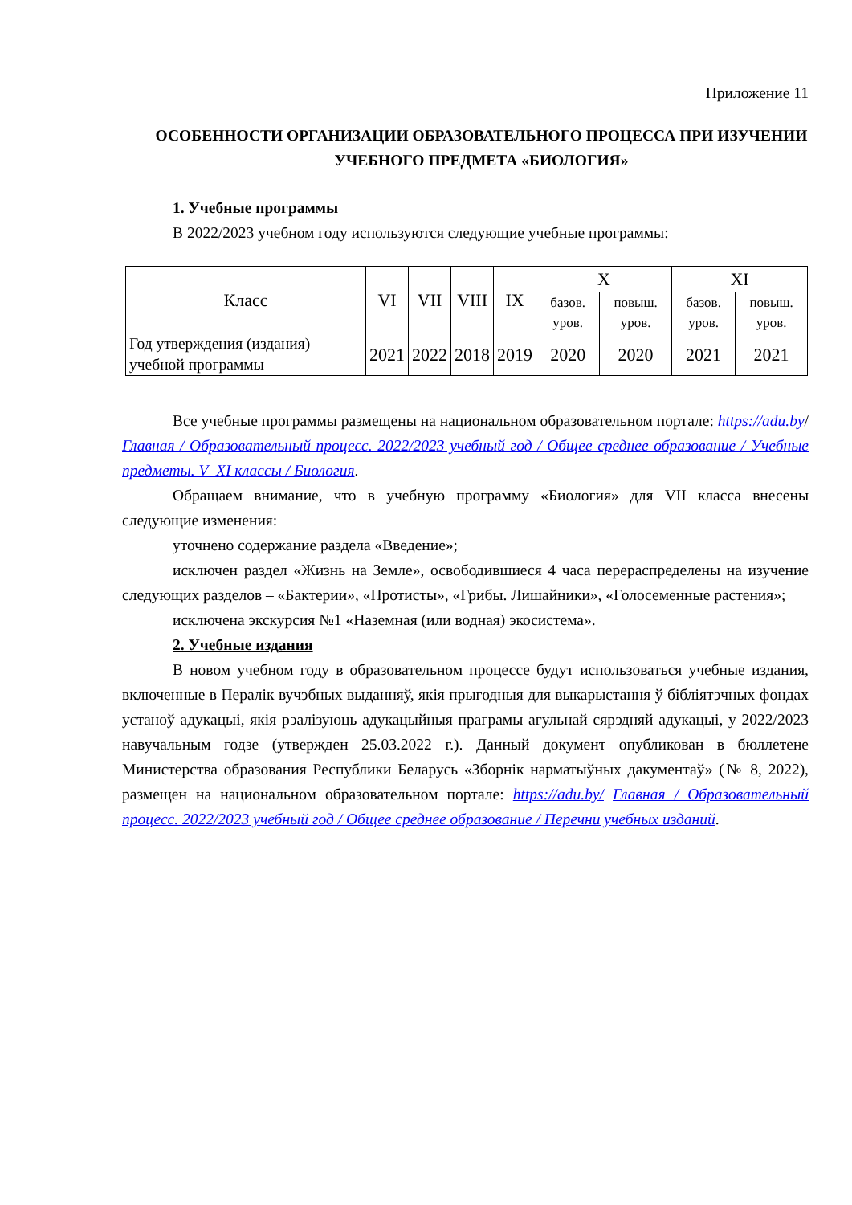Приложение 11
ОСОБЕННОСТИ ОРГАНИЗАЦИИ ОБРАЗОВАТЕЛЬНОГО ПРОЦЕССА ПРИ ИЗУЧЕНИИ УЧЕБНОГО ПРЕДМЕТА «БИОЛОГИЯ»
1. Учебные программы
В 2022/2023 учебном году используются следующие учебные программы:
| Класс | VI | VII | VIII | IX | X | | XI | |
| --- | --- | --- | --- | --- | --- | --- | --- | --- |
| | | | | | базов. уров. | повыш. уров. | базов. уров. | повыш. уров. |
| Год утверждения (издания) учебной программы | 2021 | 2022 | 2018 | 2019 | 2020 | 2020 | 2021 | 2021 |
Все учебные программы размещены на национальном образовательном портале: https://adu.by/ Главная / Образовательный процесс. 2022/2023 учебный год / Общее среднее образование / Учебные предметы. V–XI классы / Биология.
Обращаем внимание, что в учебную программу «Биология» для VII класса внесены следующие изменения:
уточнено содержание раздела «Введение»;
исключен раздел «Жизнь на Земле», освободившиеся 4 часа перераспределены на изучение следующих разделов – «Бактерии», «Протисты», «Грибы. Лишайники», «Голосеменные растения»;
исключена экскурсия №1 «Наземная (или водная) экосистема».
2. Учебные издания
В новом учебном году в образовательном процессе будут использоваться учебные издания, включенные в Пералік вучэбных выданняў, якія прыгодныя для выкарыстання ў бібліятэчных фондах устаноў адукацыі, якія рэалізуюць адукацыйныя праграмы агульнай сярэдняй адукацыі, у 2022/2023 навучальным годзе (утвержден 25.03.2022 г.). Данный документ опубликован в бюллетене Министерства образования Республики Беларусь «Зборнік нарматыўных дакументаў» (№ 8, 2022), размещен на национальном образовательном портале: https://adu.by/ Главная / Образовательный процесс. 2022/2023 учебный год / Общее среднее образование / Перечни учебных изданий.